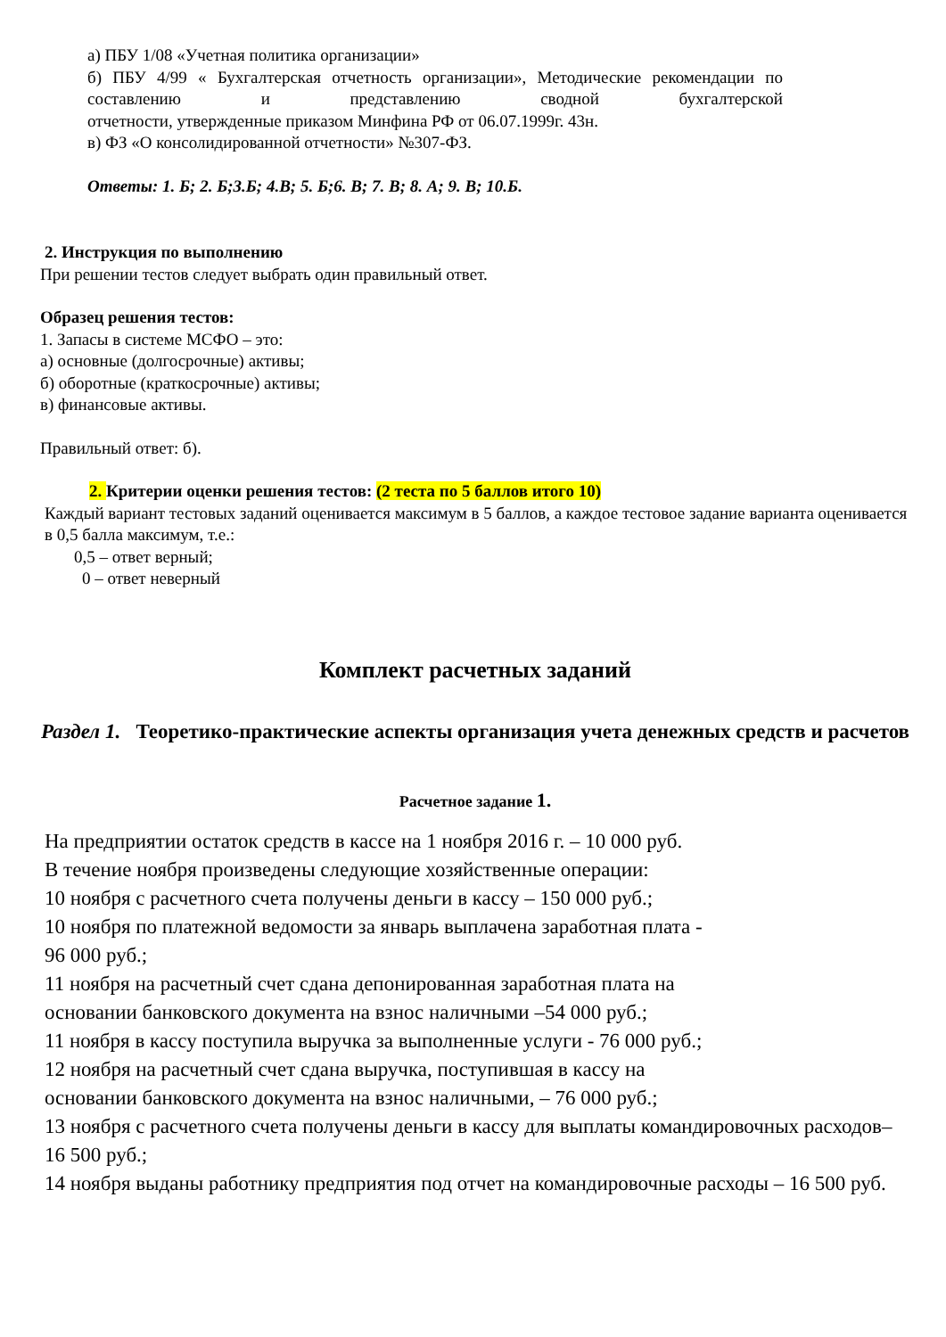а) ПБУ 1/08 «Учетная политика организации»
б) ПБУ 4/99 « Бухгалтерская отчетность организации», Методические рекомендации по составлению и представлению сводной бухгалтерской
отчетности, утвержденные приказом Минфина РФ от 06.07.1999г. 43н.
в) ФЗ «О консолидированной отчетности» №307-ФЗ.
Ответы: 1. Б; 2. Б;3.Б; 4.В; 5. Б;6. В; 7. В; 8. А; 9. В; 10.Б.
2. Инструкция по выполнению
При решении тестов следует выбрать один правильный ответ.
Образец решения тестов:
1. Запасы в системе МСФО – это:
а) основные (долгосрочные) активы;
б) оборотные (краткосрочные) активы;
в) финансовые активы.
Правильный ответ: б).
2. Критерии оценки решения тестов: (2 теста по 5 баллов итого 10)
Каждый вариант тестовых заданий оценивается максимум в 5 баллов, а каждое тестовое задание варианта оценивается в 0,5 балла максимум, т.е.:
0,5 – ответ верный;
0 – ответ неверный
Комплект расчетных заданий
Раздел 1. Теоретико-практические аспекты организация учета денежных средств и расчетов
Расчетное задание 1.
На предприятии остаток средств в кассе на 1 ноября 2016 г. – 10 000 руб.
В течение ноября произведены следующие хозяйственные операции:
10 ноября с расчетного счета получены деньги в кассу – 150 000 руб.;
10 ноября по платежной ведомости за январь выплачена заработная плата -
96 000 руб.;
11 ноября на расчетный счет сдана депонированная заработная плата на
основании банковского документа на взнос наличными –54 000 руб.;
11 ноября в кассу поступила выручка за выполненные услуги - 76 000 руб.;
12 ноября на расчетный счет сдана выручка, поступившая в кассу на
основании банковского документа на взнос наличными, – 76 000 руб.;
13 ноября с расчетного счета получены деньги в кассу для выплаты командировочных расходов– 16 500 руб.;
14 ноября выданы работнику предприятия под отчет на командировочные расходы – 16 500 руб.